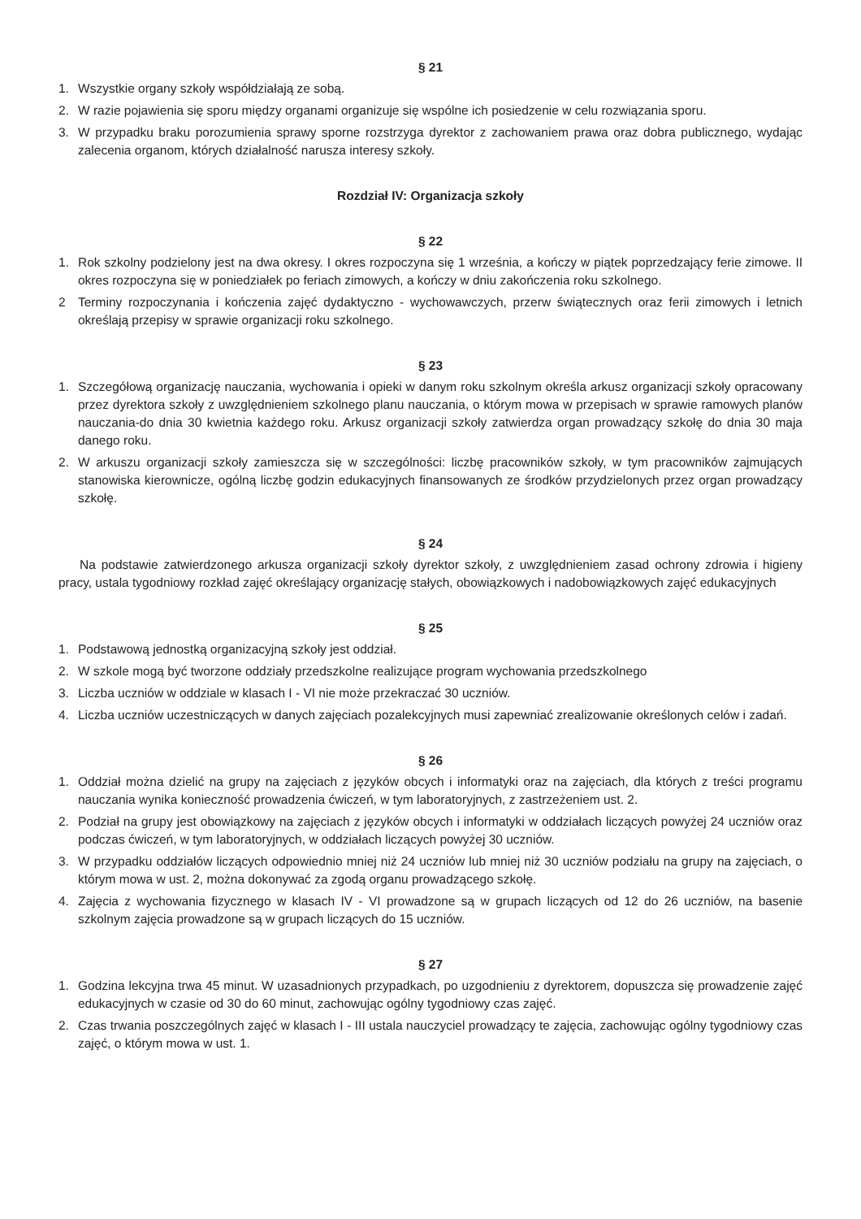§ 21
1. Wszystkie organy szkoły współdziałają ze sobą.
2. W razie pojawienia się sporu między organami organizuje się wspólne ich posiedzenie w celu rozwiązania sporu.
3. W przypadku braku porozumienia sprawy sporne rozstrzyga dyrektor z zachowaniem prawa oraz dobra publicznego, wydając zalecenia organom, których działalność narusza interesy szkoły.
Rozdział IV: Organizacja szkoły
§ 22
1. Rok szkolny podzielony jest na dwa okresy. I okres rozpoczyna się 1 września, a kończy w piątek poprzedzający ferie zimowe. II okres rozpoczyna się w poniedziałek po feriach zimowych, a kończy w dniu zakończenia roku szkolnego.
2 Terminy rozpoczynania i kończenia zajęć dydaktyczno - wychowawczych, przerw świątecznych oraz ferii zimowych i letnich określają przepisy w sprawie organizacji roku szkolnego.
§ 23
1. Szczegółową organizację nauczania, wychowania i opieki w danym roku szkolnym określa arkusz organizacji szkoły opracowany przez dyrektora szkoły z uwzględnieniem szkolnego planu nauczania, o którym mowa w przepisach w sprawie ramowych planów nauczania-do dnia 30 kwietnia każdego roku. Arkusz organizacji szkoły zatwierdza organ prowadzący szkołę do dnia 30 maja danego roku.
2. W arkuszu organizacji szkoły zamieszcza się w szczególności: liczbę pracowników szkoły, w tym pracowników zajmujących stanowiska kierownicze, ogólną liczbę godzin edukacyjnych finansowanych ze środków przydzielonych przez organ prowadzący szkołę.
§ 24
Na podstawie zatwierdzonego arkusza organizacji szkoły dyrektor szkoły, z uwzględnieniem zasad ochrony zdrowia i higieny pracy, ustala tygodniowy rozkład zajęć określający organizację stałych, obowiązkowych i nadobowiązkowych zajęć edukacyjnych
§ 25
1. Podstawową jednostką organizacyjną szkoły jest oddział.
2. W szkole mogą być tworzone oddziały przedszkolne realizujące program wychowania przedszkolnego
3. Liczba uczniów w oddziale w klasach I - VI nie może przekraczać 30 uczniów.
4. Liczba uczniów uczestniczących w danych zajęciach pozalekcyjnych musi zapewniać zrealizowanie określonych celów i zadań.
§ 26
1. Oddział można dzielić na grupy na zajęciach z języków obcych i informatyki oraz na zajęciach, dla których z treści programu nauczania wynika konieczność prowadzenia ćwiczeń, w tym laboratoryjnych, z zastrzeżeniem ust. 2.
2. Podział na grupy jest obowiązkowy na zajęciach z języków obcych i informatyki w oddziałach liczących powyżej 24 uczniów oraz podczas ćwiczeń, w tym laboratoryjnych, w oddziałach liczących powyżej 30 uczniów.
3. W przypadku oddziałów liczących odpowiednio mniej niż 24 uczniów lub mniej niż 30 uczniów podziału na grupy na zajęciach, o którym mowa w ust. 2, można dokonywać za zgodą organu prowadzącego szkołę.
4. Zajęcia z wychowania fizycznego w klasach IV - VI prowadzone są w grupach liczących od 12 do 26 uczniów, na basenie szkolnym zajęcia prowadzone są w grupach liczących do 15 uczniów.
§ 27
1. Godzina lekcyjna trwa 45 minut. W uzasadnionych przypadkach, po uzgodnieniu z dyrektorem, dopuszcza się prowadzenie zajęć edukacyjnych w czasie od 30 do 60 minut, zachowując ogólny tygodniowy czas zajęć.
2. Czas trwania poszczególnych zajęć w klasach I - III ustala nauczyciel prowadzący te zajęcia, zachowując ogólny tygodniowy czas zajęć, o którym mowa w ust. 1.